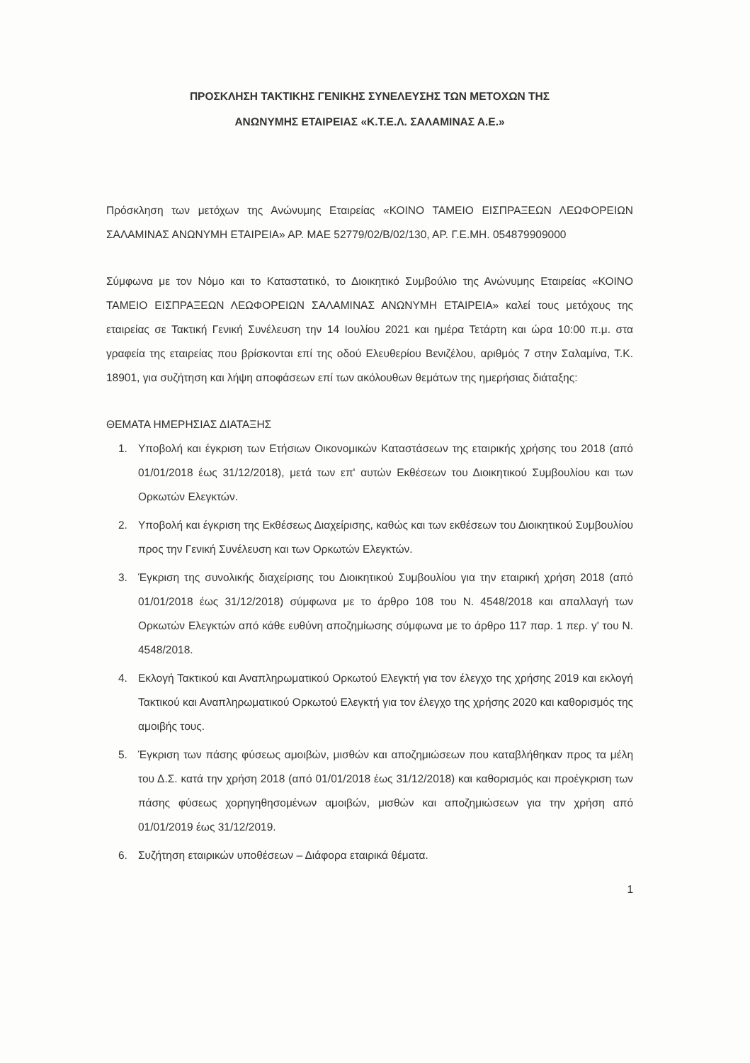ΠΡΟΣΚΛΗΣΗ ΤΑΚΤΙΚΗΣ ΓΕΝΙΚΗΣ ΣΥΝΕΛΕΥΣΗΣ ΤΩΝ ΜΕΤΟΧΩΝ ΤΗΣ
ΑΝΩΝΥΜΗΣ ΕΤΑΙΡΕΙΑΣ «Κ.Τ.Ε.Λ. ΣΑΛΑΜΙΝΑΣ Α.Ε.»
Πρόσκληση των μετόχων της Ανώνυμης Εταιρείας «ΚΟΙΝΟ ΤΑΜΕΙΟ ΕΙΣΠΡΑΞΕΩΝ ΛΕΩΦΟΡΕΙΩΝ ΣΑΛΑΜΙΝΑΣ ΑΝΩΝΥΜΗ ΕΤΑΙΡΕΙΑ» ΑΡ. ΜΑΕ 52779/02/Β/02/130, ΑΡ. Γ.Ε.ΜΗ. 054879909000
Σύμφωνα με τον Νόμο και το Καταστατικό, το Διοικητικό Συμβούλιο της Ανώνυμης Εταιρείας «ΚΟΙΝΟ ΤΑΜΕΙΟ ΕΙΣΠΡΑΞΕΩΝ ΛΕΩΦΟΡΕΙΩΝ ΣΑΛΑΜΙΝΑΣ ΑΝΩΝΥΜΗ ΕΤΑΙΡΕΙΑ» καλεί τους μετόχους της εταιρείας σε Τακτική Γενική Συνέλευση την 14 Ιουλίου 2021 και ημέρα Τετάρτη και ώρα 10:00 π.μ. στα γραφεία της εταιρείας που βρίσκονται επί της οδού Ελευθερίου Βενιζέλου, αριθμός 7 στην Σαλαμίνα, Τ.Κ. 18901, για συζήτηση και λήψη αποφάσεων επί των ακόλουθων θεμάτων της ημερήσιας διάταξης:
ΘΕΜΑΤΑ ΗΜΕΡΗΣΙΑΣ ΔΙΑΤΑΞΗΣ
1. Υποβολή και έγκριση των Ετήσιων Οικονομικών Καταστάσεων της εταιρικής χρήσης του 2018 (από 01/01/2018 έως 31/12/2018), μετά των επ' αυτών Εκθέσεων του Διοικητικού Συμβουλίου και των Ορκωτών Ελεγκτών.
2. Υποβολή και έγκριση της Εκθέσεως Διαχείρισης, καθώς και των εκθέσεων του Διοικητικού Συμβουλίου προς την Γενική Συνέλευση και των Ορκωτών Ελεγκτών.
3. Έγκριση της συνολικής διαχείρισης του Διοικητικού Συμβουλίου για την εταιρική χρήση 2018 (από 01/01/2018 έως 31/12/2018) σύμφωνα με το άρθρο 108 του Ν. 4548/2018 και απαλλαγή των Ορκωτών Ελεγκτών από κάθε ευθύνη αποζημίωσης σύμφωνα με το άρθρο 117 παρ. 1 περ. γ' του Ν. 4548/2018.
4. Εκλογή Τακτικού και Αναπληρωματικού Ορκωτού Ελεγκτή για τον έλεγχο της χρήσης 2019 και εκλογή Τακτικού και Αναπληρωματικού Ορκωτού Ελεγκτή για τον έλεγχο της χρήσης 2020 και καθορισμός της αμοιβής τους.
5. Έγκριση των πάσης φύσεως αμοιβών, μισθών και αποζημιώσεων που καταβλήθηκαν προς τα μέλη του Δ.Σ. κατά την χρήση 2018 (από 01/01/2018 έως 31/12/2018) και καθορισμός και προέγκριση των πάσης φύσεως χορηγηθησομένων αμοιβών, μισθών και αποζημιώσεων για την χρήση από 01/01/2019 έως 31/12/2019.
6. Συζήτηση εταιρικών υποθέσεων – Διάφορα εταιρικά θέματα.
1